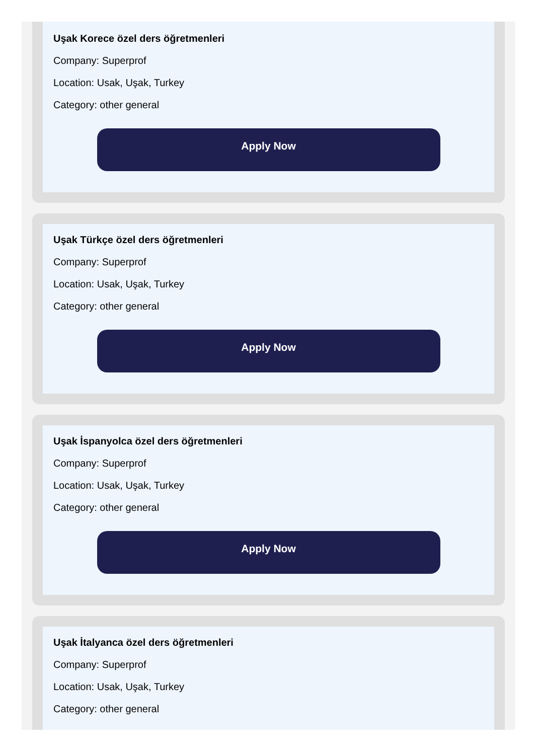Uşak Korece özel ders öğretmenleri
Company: Superprof
Location: Usak, Uşak, Turkey
Category: other general
Apply Now
Uşak Türkçe özel ders öğretmenleri
Company: Superprof
Location: Usak, Uşak, Turkey
Category: other general
Apply Now
Uşak İspanyolca özel ders öğretmenleri
Company: Superprof
Location: Usak, Uşak, Turkey
Category: other general
Apply Now
Uşak İtalyanca özel ders öğretmenleri
Company: Superprof
Location: Usak, Uşak, Turkey
Category: other general